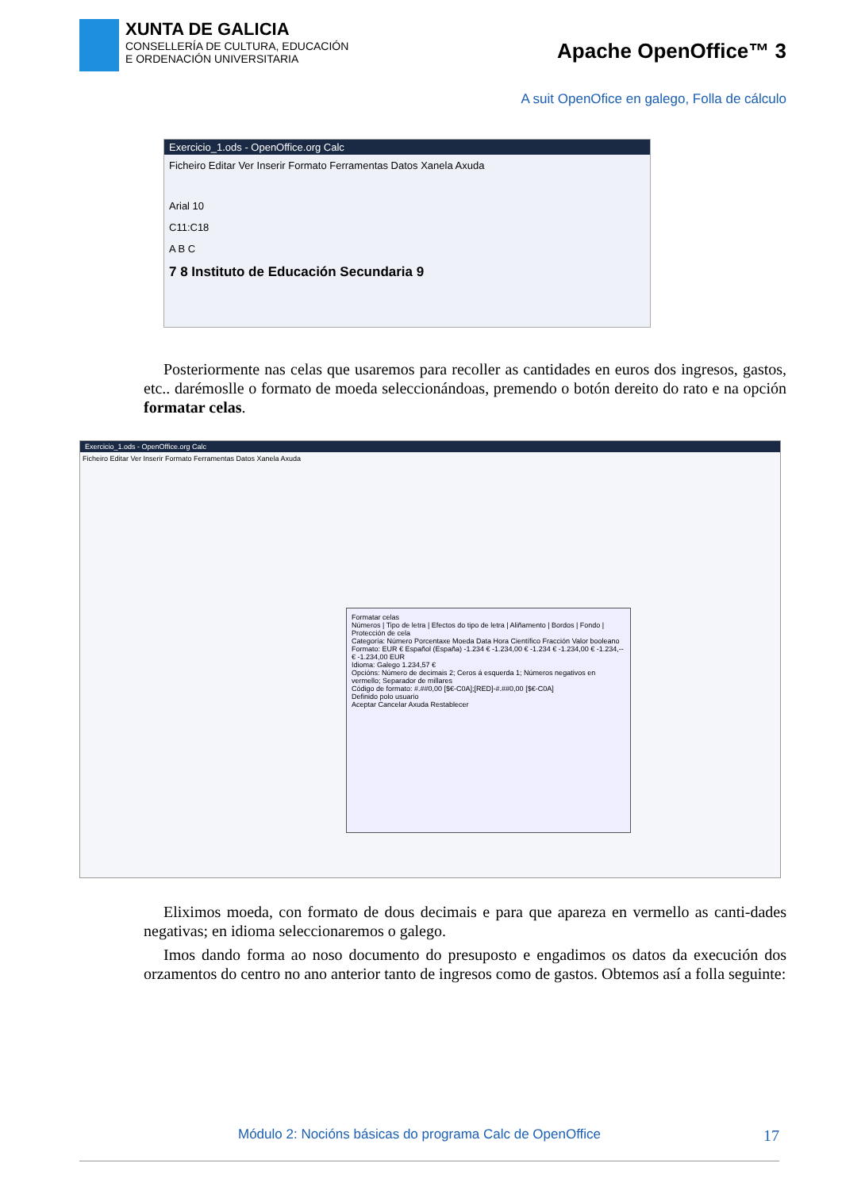XUNTA DE GALICIA
CONSELLERÍA DE CULTURA, EDUCACIÓN
E ORDENACIÓN UNIVERSITARIA
Apache OpenOffice™ 3
A suit OpenOfice en galego, Folla de cálculo
Exercicio_1.ods - OpenOffice.org Calc
Ficheiro Editar Ver Inserir Formato Ferramentas Datos Xanela Axuda
Arial 10
C11:C18
A B C
7 8 Instituto de Educación Secundaria 9
Posteriormente nas celas que usaremos para recoller as cantidades en euros dos ingresos, gastos, etc.. darémoslle o formato de moeda seleccionándoas, premendo o botón dereito do rato e na opción formatar celas.
Exercicio_1.ods - OpenOffice.org Calc
Ficheiro Editar Ver Inserir Formato Ferramentas Datos Xanela Axuda
Formatar celas
Números | Tipo de letra | Efectos do tipo de letra | Aliñamento | Bordos | Fondo | Protección de cela
Categoría: Número Porcentaxe Moeda Data Hora Científico Fracción Valor booleano
Formato: EUR € Español (España) -1.234 € -1.234,00 € -1.234 € -1.234,00 € -1.234,-- € -1.234,00 EUR
Idioma: Galego 1.234,57 €
Opcións: Número de decimais 2; Ceros á esquerda 1; Números negativos en vermello; Separador de millares
Código de formato: #.##0,00 [$€-C0A];[RED]-#.##0,00 [$€-C0A]
Definido polo usuario
Aceptar Cancelar Axuda Restablecer
Eliximos moeda, con formato de dous decimais e para que apareza en vermello as canti-dades negativas; en idioma seleccionaremos o galego.
Imos dando forma ao noso documento do presuposto e engadimos os datos da execución dos orzamentos do centro no ano anterior tanto de ingresos como de gastos. Obtemos así a folla seguinte:
Módulo 2: Nocións básicas do programa Calc de OpenOffice 17